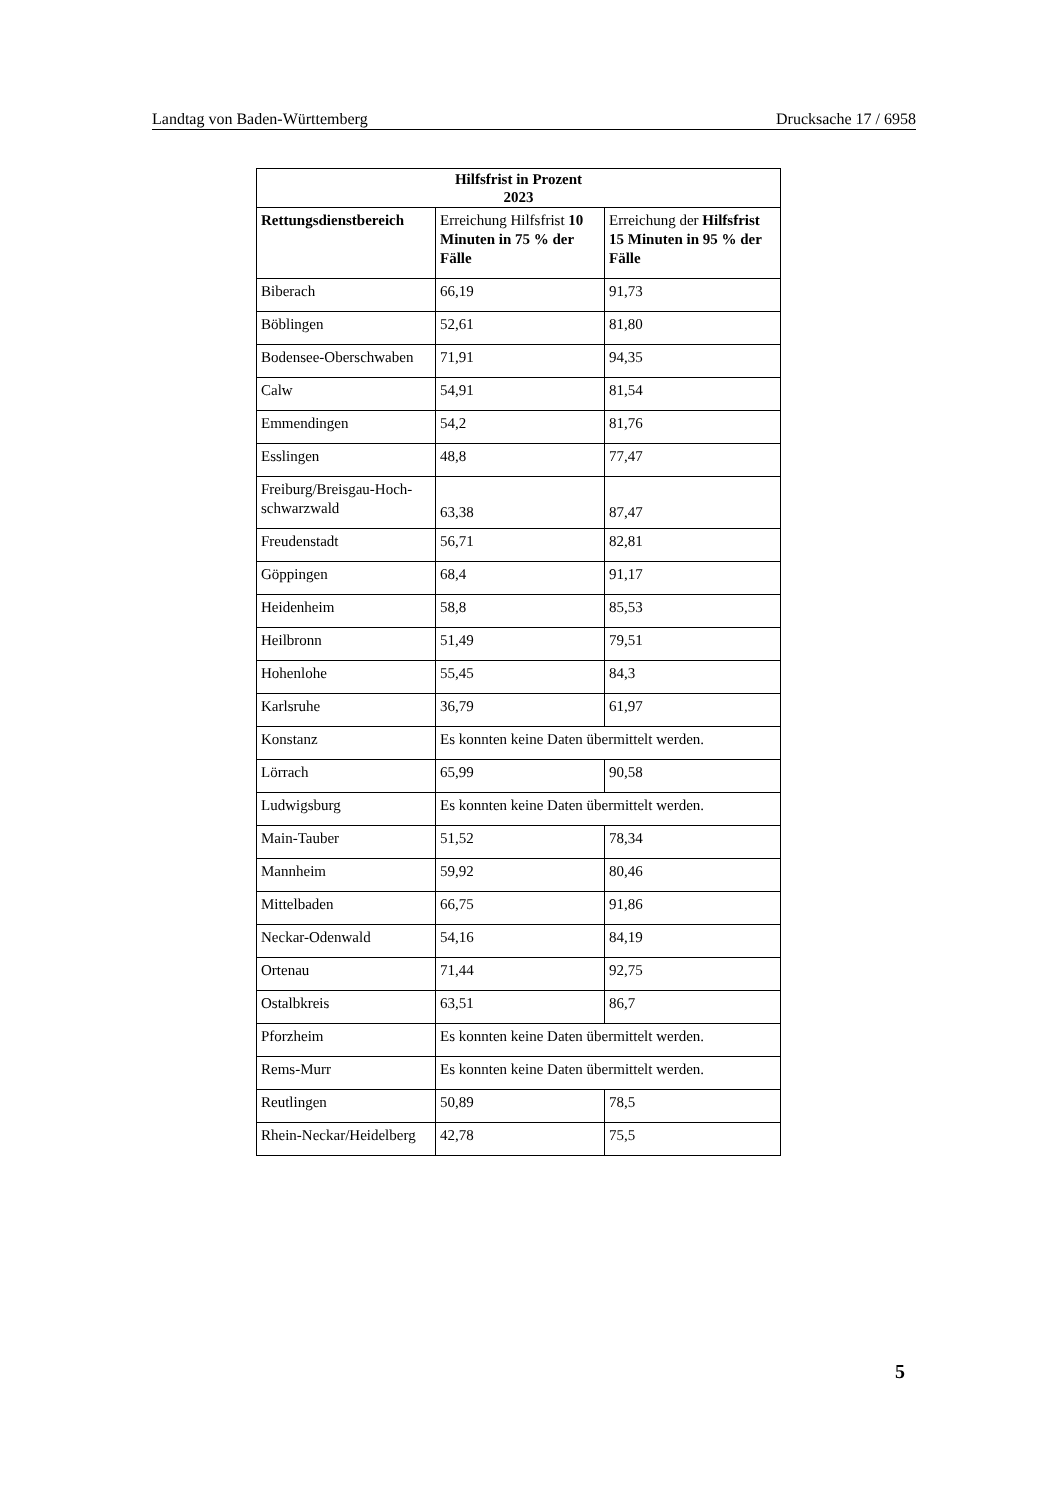Landtag von Baden-Württemberg Drucksache 17 / 6958
| Hilfsfrist in Prozent 2023 | | |
| --- | --- | --- |
| Rettungsdienstbereich | Erreichung Hilfsfrist 10 Minuten in 75 % der Fälle | Erreichung der Hilfsfrist 15 Minuten in 95 % der Fälle |
| Biberach | 66,19 | 91,73 |
| Böblingen | 52,61 | 81,80 |
| Bodensee-Oberschwaben | 71,91 | 94,35 |
| Calw | 54,91 | 81,54 |
| Emmendingen | 54,2 | 81,76 |
| Esslingen | 48,8 | 77,47 |
| Freiburg/Breisgau-Hoch-schwarzwald | 63,38 | 87,47 |
| Freudenstadt | 56,71 | 82,81 |
| Göppingen | 68,4 | 91,17 |
| Heidenheim | 58,8 | 85,53 |
| Heilbronn | 51,49 | 79,51 |
| Hohenlohe | 55,45 | 84,3 |
| Karlsruhe | 36,79 | 61,97 |
| Konstanz | Es konnten keine Daten übermittelt werden. | |
| Lörrach | 65,99 | 90,58 |
| Ludwigsburg | Es konnten keine Daten übermittelt werden. | |
| Main-Tauber | 51,52 | 78,34 |
| Mannheim | 59,92 | 80,46 |
| Mittelbaden | 66,75 | 91,86 |
| Neckar-Odenwald | 54,16 | 84,19 |
| Ortenau | 71,44 | 92,75 |
| Ostalbkreis | 63,51 | 86,7 |
| Pforzheim | Es konnten keine Daten übermittelt werden. | |
| Rems-Murr | Es konnten keine Daten übermittelt werden. | |
| Reutlingen | 50,89 | 78,5 |
| Rhein-Neckar/Heidelberg | 42,78 | 75,5 |
5